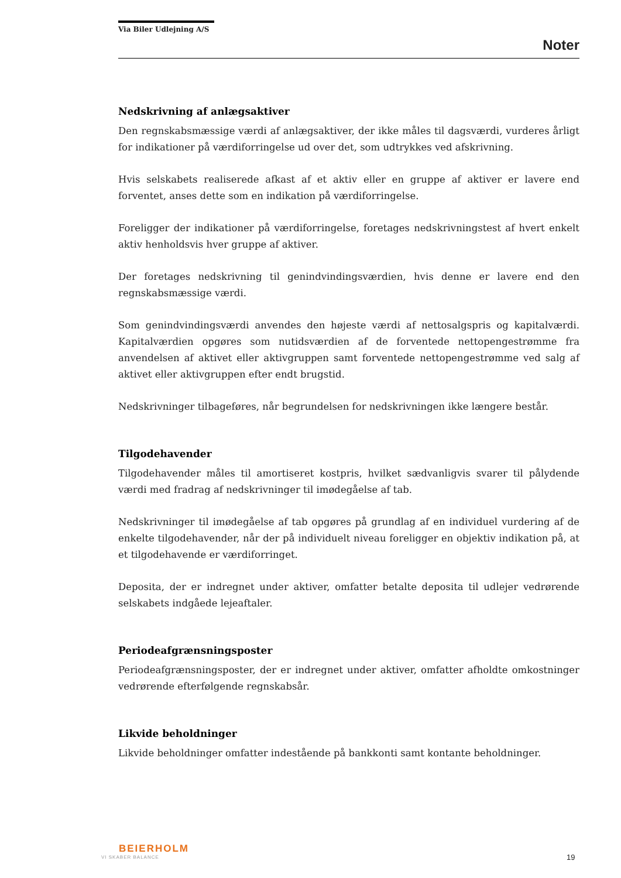Via Biler Udlejning A/S
Noter
Nedskrivning af anlægsaktiver
Den regnskabsmæssige værdi af anlægsaktiver, der ikke måles til dagsværdi, vurderes årligt for indikationer på værdiforringelse ud over det, som udtrykkes ved afskrivning.
Hvis selskabets realiserede afkast af et aktiv eller en gruppe af aktiver er lavere end forventet, anses dette som en indikation på værdiforringelse.
Foreligger der indikationer på værdiforringelse, foretages nedskrivningstest af hvert enkelt aktiv henholdsvis hver gruppe af aktiver.
Der foretages nedskrivning til genindvindingsværdien, hvis denne er lavere end den regnskabsmæssige værdi.
Som genindvindingsværdi anvendes den højeste værdi af nettosalgspris og kapitalværdi. Kapitalværdien opgøres som nutidsværdien af de forventede nettopengestrømme fra anvendelsen af aktivet eller aktivgruppen samt forventede nettopengestrømme ved salg af aktivet eller aktivgruppen efter endt brugstid.
Nedskrivninger tilbageføres, når begrundelsen for nedskrivningen ikke længere består.
Tilgodehavender
Tilgodehavender måles til amortiseret kostpris, hvilket sædvanligvis svarer til pålydende værdi med fradrag af nedskrivninger til imødegåelse af tab.
Nedskrivninger til imødegåelse af tab opgøres på grundlag af en individuel vurdering af de enkelte tilgodehavender, når der på individuelt niveau foreligger en objektiv indikation på, at et tilgodehavende er værdiforringet.
Deposita, der er indregnet under aktiver, omfatter betalte deposita til udlejer vedrørende selskabets indgåede lejeaftaler.
Periodeafgrænsningsposter
Periodeafgrænsningsposter, der er indregnet under aktiver, omfatter afholdte omkostninger vedrørende efterfølgende regnskabsår.
Likvide beholdninger
Likvide beholdninger omfatter indestående på bankkonti samt kontante beholdninger.
BEIERHOLM
VI SKABER BALANCE
19